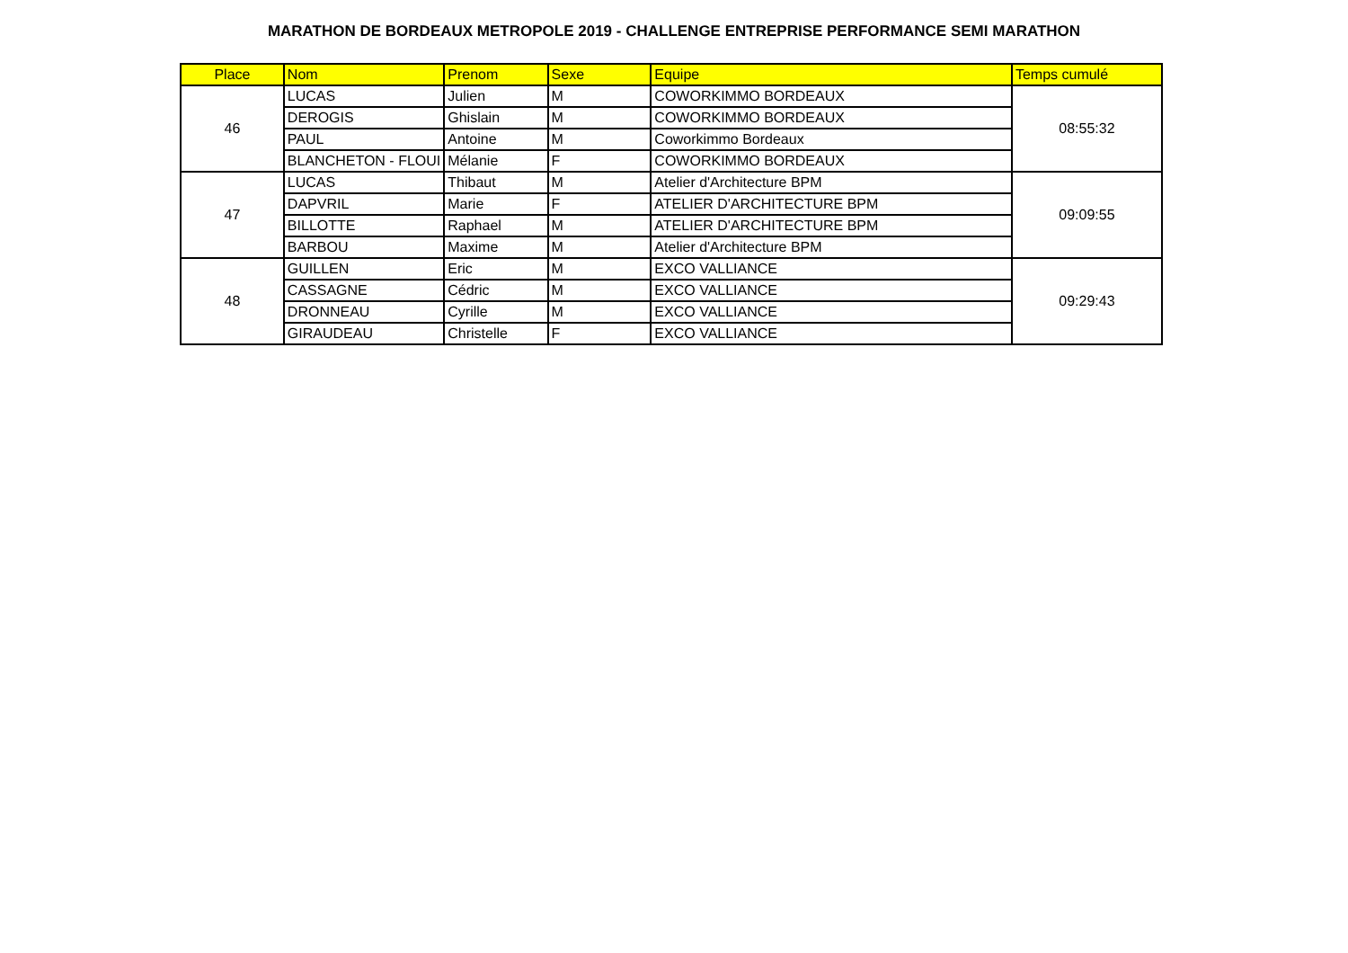MARATHON DE BORDEAUX METROPOLE 2019 - CHALLENGE ENTREPRISE PERFORMANCE SEMI MARATHON
| Place | Nom | Prenom | Sexe | Equipe | Temps cumulé |
| --- | --- | --- | --- | --- | --- |
| 46 | LUCAS | Julien | M | COWORKIMMO BORDEAUX | 08:55:32 |
| | DEROGIS | Ghislain | M | COWORKIMMO BORDEAUX | |
| | PAUL | Antoine | M | Coworkimmo Bordeaux | |
| | BLANCHETON - FLOUI | Mélanie | F | COWORKIMMO BORDEAUX | |
| 47 | LUCAS | Thibaut | M | Atelier d'Architecture BPM | 09:09:55 |
| | DAPVRIL | Marie | F | ATELIER D'ARCHITECTURE BPM | |
| | BILLOTTE | Raphael | M | ATELIER D'ARCHITECTURE BPM | |
| | BARBOU | Maxime | M | Atelier d'Architecture BPM | |
| 48 | GUILLEN | Eric | M | EXCO VALLIANCE | 09:29:43 |
| | CASSAGNE | Cédric | M | EXCO VALLIANCE | |
| | DRONNEAU | Cyrille | M | EXCO VALLIANCE | |
| | GIRAUDEAU | Christelle | F | EXCO VALLIANCE | |